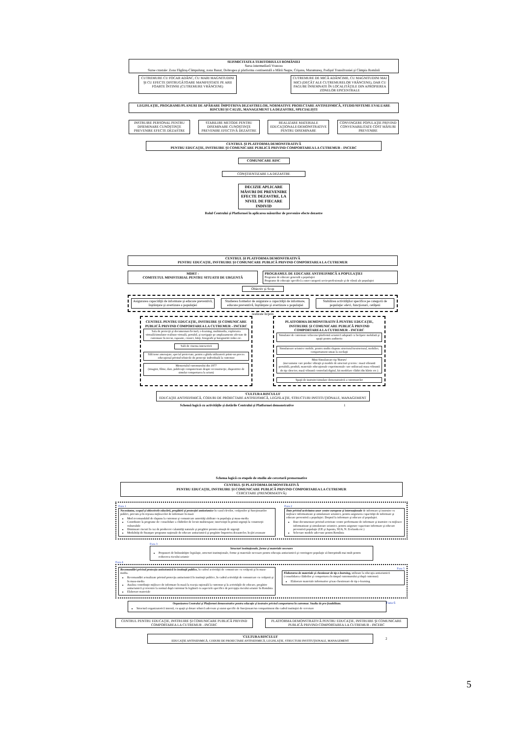SEISMICITATEA TERITORIULUI ROMÂNIEI
Sursa intermediară Vrancea
Surse crustale: Zona Făgăraş-Câmpulung, zona Banat, Dobrogea şi platforma continentală a Mării Negre, Crişana, Maramureş, Podişul Transilvaniei şi Câmpia Română
CUTREMURE CU FOCAR ADÂNC, CU MARI MAGNITUDINI ŞI CU EFECTE DISTRUGĂTOARE MANIFESTATE PE ARII FOARTE ÎNTINSE (CUTREMURE VRÂNCENE)
CUTREMURE DE MICĂ ADÂNCIME, CU MAGNITUDINI MAI MICI (DECÂT ALE CUTREMURELOR VRÂNCENE), DAR CU PAGUBE ÎNSEMNATE ÎN LOCALITĂŢILE DIN APROPIEREA ZONELOR EPICENTRALE
LEGISLAŢIE, PROGRAME/PLANURI DE APĂRARE ÎMPOTRIVA DEZASTRELOR, NORMATIVE PROIECTARE ANTISEISMICĂ, STUDII/SISTEME EVALUARE RISCURI ŞI CAUZE, MANAGEMENT LA DEZASTRE, SPECIALIŞTI
INSTRUIRE PERSONAL PENTRU DISEMINARE CUNOŞTINŢE PREVENIRE EFECTE DEZASTRE
STABILIRE METODE PENTRU DISEMINARE CUNOŞTINŢE PREVENIRE EFECTIVĂ DEZASTRE
REALIZARE MATERIALE EDUCAŢIONALE/DEMONSTRATIVE PENTRU DISEMINARE
CONVINGERE POPULAŢIE PRIVIND CONVENABILITATE COST MĂSURI PREVENIRE
CENTRUL ŞI PLATFORMA DEMONSTRATIVĂ
PENTRU EDUCAŢIE, INSTRUIRE ŞI COMUNICARE PUBLICĂ PRIVIND COMPORTAREA LA CUTREMUR - INCERC
COMUNICARE RISC
CONŞTIENTIZARE LA DEZASTRE
DECIZIE APLICARE MĂSURI DE PREVENIRE EFECTE DEZASTRE, LA NIVEL DE FIECARE INDIVID
Rolul Centrului şi Platformei în aplicarea măsurilor de prevenire efecte dezastre
CENTRUL ŞI PLATFORMA DEMONSTRATIVĂ
PENTRU EDUCAŢIE, INSTRUIRE ŞI COMUNICARE PUBLICĂ PRIVIND COMPORTAREA LA CUTREMUR
MDRT -
COMITETUL MINISTERIAL PENTRU SITUATII DE URGENTĂ
PROGRAMUL DE EDUCARE ANTISEISMICĂ A POPULAŢIEI
Programe de educare generală a populaţiei
Programe de educaţie specifică a unor categorii socio-profesionale şi de vârstă ale populaţiei
Obiectiv şi Scop
Asigurarea capacităţii de informare şi educare preventivă, înştiinţare şi avertizare a populaţiei
Studierea formelor de asigurare a capacităţii de informare, educare preventivă, înştiinţare şi avertizare a populaţiei
Stabilirea activităţilor specifice pe categorii de populaţie: elevi, funcţionari, cetăţeni
realizate în/prin
CENTRUL PENTRU EDUCAŢIE, INSTRUIRE ŞI COMUNICARE PUBLICĂ PRIVIND COMPORTAREA LA CUTREMUR - INCERC
Sala de proiecţii şi documentare/lectură, e-learning, multimedia, explorarea virtuală/simulator realitate virtuală, portabil, şi navigaţie pe amplasamente afectate de cutremure în trecut, rapoarte, cronici, hărţi, fotografii şi înregistrări video etc.
Sală de cinema interactivă
Săli/zone amenajate, special proiectate, pentru a ghida utilizatorii printr-un proces educaţional privind tehnicile de protecţie individuală la cutremur
Memorialul cutremurului din 1977
(imagini, filme, date, publicaţii computerizate despre reconstrucţie, dispozitive de simulat comportarea la seism)
PLATFORMA DEMONSTRATIVĂ PENTRU EDUCAŢIE, INSTRUIRE ŞI COMUNICARE PUBLICĂ PRIVIND COMPORTAREA LA CUTREMUR - INCERC
Simulator de cutremure vrâncene/platformă seismică adaptată ca încăpere mobilată şi spaţii pentru auditoriu
Simulatoare seismice mobile, pentru studiu răspuns structural/nestructural, mobilier, comportament uman la oscilaţii
Mini-Simulatoare tip 'Bururu'
(mecanisme care produc vibraţii şi modele de structuri şi teren : masă vibrantă portabilă, penduli, materiale educaţionale experimentale care utilizează masa vibrantă de tip cărucior, masă vibrantă controlată digital, kit modelare clădiri din hârtie etc.)
Spaţii de instruire/simulare demonstrativă a cutremurelor
'CULTURA RISCULUI'
EDUCAŢIE ANTISEISMICĂ, CODURI DE PROIECTARE ANTISEISMICĂ, LEGISLAŢIE, STRUCTURI INSTITUŢIONALE, MANAGEMENT
Schemă logică cu activităţile şi dotările Centrului şi Platformei demonstrative 1
Schema logică cu etapele de studiu ale cercetarii prenormative
CENTRUL ŞI PLATFORMA DEMONSTRATIVĂ
PENTRU EDUCAŢIE, INSTRUIRE ŞI COMUNICARE PUBLICĂ PRIVIND COMPORTAREA LA CUTREMUR
CERCETARE (PRENORMATIVĂ)
Faza 1
Necesitatea, scopul şi obiectivele educării, pregătirii şi protecţiei antiseismice în cazul elevilor, cetăţenilor şi funcţionarilor publici, precum şi în reţeaua mijloacelor de informare în masă
Mod recomandabil de răspuns la cutremur şi comunicare autorităţi abilitate cu populaţia şi mass-media
Contribuire la programe de: consolidare a clădirilor de locuit multietajate; intervenţii în primă urgenţă la construcţii vulnerabile
Diminuare riscuri în caz de producere calamităţi naturale şi pregătire prentru situaţii de urgenţă
Modalităţi de finanţare programe naţionale de educare antiseismică şi pregătire împotriva dezastrelor, în ţări avansate
Faza 2
Date privind activitatea unor centre europene şi internaţionale de informare şi instruire cu mijloace informatizate şi simulatoare seismice, pentru asigurarea capacităţii de informare şi educare preventivă a populaţiei. Dreptul la informare şi educare al populaţiei.
Date documentare privind activitate centre performante de informare şi instruire cu mijloace informatizate şi simulatoare seismice, pentru asigurare capacitate informare şi educare preventivă populaţie (UE şi Japonia, SUA, N. Zeelanda etc.)
Selectare modele adecvate pentru România
Faza 3
Structuri instituţionale, forme şi materiale necesare
Propuneri de îmbunătăţire legislaţie, structuri instituţionale, forme şi materiale necesare pentru educaţia antiseismică şi convingere populaţie să întreprindă mai mult pentru reducerea riscului seismic
Faza 4
Recomandări privind protecţia antiseismică în instituţii publice, în cadrul activităţii de comunicare cu cetăţenii şi în mass-media.
Recomandări actualizate privind protecţia antiseismică în instituţii publice, în cadrul activităţii de comunicare cu cetăţenii şi în mass-media
Analiza contribuţie mijloace de informare în masă la reacţia raţională la cutremur şi la activităţile de educare, pregătire antiseismică şi revenire la normal după cutremur în legătură cu aspectele specifice de percepţia riscului seismic în România
Elaborare materiale
Faza 5
Elaborarea de materiale şi chestionar de tip e-learning, utilizate la educaţia antiseismică (consolidarea clădirilor şi comportarea în timpul cutremurului şi după cutremur)
Elaborare materiale informative şi/sau chestionare de tip e-learning
Organizarea Centrului şi Platformei demonstrative pentru educaţie şi instruire privind comportarea la cutremur. Studiu de pre-fezabilitate.
Structură organizatorică internă, cu spaţii şi dotare tehnică adecvate şi statut specific de funcţionare/un compartiment din cadrul instituţiei de cercetare
Faza 6
CENTRUL PENTRU EDUCAŢIE, INSTRUIRE ŞI COMUNICARE PUBLICĂ PRIVIND COMPORTAREA LA CUTREMUR - INCERC
PLATFORMA DEMONSTRATIVĂ PENTRU EDUCAŢIE, INSTRUIRE ŞI COMUNICARE PUBLICĂ PRIVIND COMPORTAREA LA CUTREMUR - INCERC
'CULTURA RISCULUI'
EDUCAŢIE ANTISEISMICĂ, CODURI DE PROIECTARE ANTISEISMICĂ, LEGISLAŢIE, STRUCTURI INSTITUŢIONALE, MANAGEMENT
2
5